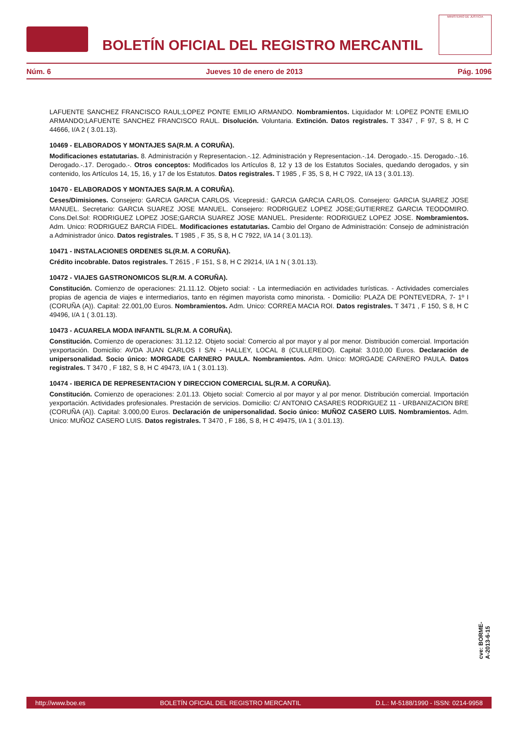BOLETÍN OFICIAL DEL REGISTRO MERCANTIL
MINISTERIO DE JUSTICIA
Núm. 6 Jueves 10 de enero de 2013 Pág. 1096
LAFUENTE SANCHEZ FRANCISCO RAUL;LOPEZ PONTE EMILIO ARMANDO. Nombramientos. Liquidador M: LOPEZ PONTE EMILIO ARMANDO;LAFUENTE SANCHEZ FRANCISCO RAUL. Disolución. Voluntaria. Extinción. Datos registrales. T 3347 , F 97, S 8, H C 44666, I/A 2 ( 3.01.13).
10469 - ELABORADOS Y MONTAJES SA(R.M. A CORUÑA).
Modificaciones estatutarias. 8. Administración y Representacion.-.12. Administración y Representacion.-.14. Derogado.-.15. Derogado.-.16. Derogado.-.17. Derogado.-. Otros conceptos: Modificados los Artículos 8, 12 y 13 de los Estatutos Sociales, quedando derogados, y sin contenido, los Artículos 14, 15, 16, y 17 de los Estatutos. Datos registrales. T 1985 , F 35, S 8, H C 7922, I/A 13 ( 3.01.13).
10470 - ELABORADOS Y MONTAJES SA(R.M. A CORUÑA).
Ceses/Dimisiones. Consejero: GARCIA GARCIA CARLOS. Vicepresid.: GARCIA GARCIA CARLOS. Consejero: GARCIA SUAREZ JOSE MANUEL. Secretario: GARCIA SUAREZ JOSE MANUEL. Consejero: RODRIGUEZ LOPEZ JOSE;GUTIERREZ GARCIA TEODOMIRO. Cons.Del.Sol: RODRIGUEZ LOPEZ JOSE;GARCIA SUAREZ JOSE MANUEL. Presidente: RODRIGUEZ LOPEZ JOSE. Nombramientos. Adm. Unico: RODRIGUEZ BARCIA FIDEL. Modificaciones estatutarias. Cambio del Organo de Administración: Consejo de administración a Administrador único. Datos registrales. T 1985 , F 35, S 8, H C 7922, I/A 14 ( 3.01.13).
10471 - INSTALACIONES ORDENES SL(R.M. A CORUÑA).
Crédito incobrable. Datos registrales. T 2615 , F 151, S 8, H C 29214, I/A 1 N ( 3.01.13).
10472 - VIAJES GASTRONOMICOS SL(R.M. A CORUÑA).
Constitución. Comienzo de operaciones: 21.11.12. Objeto social: - La intermediación en actividades turísticas. - Actividades comerciales propias de agencia de viajes e intermediarios, tanto en régimen mayorista como minorista. - Domicilio: PLAZA DE PONTEVEDRA, 7- 1º I (CORUÑA (A)). Capital: 22.001,00 Euros. Nombramientos. Adm. Unico: CORREA MACIA ROI. Datos registrales. T 3471 , F 150, S 8, H C 49496, I/A 1 ( 3.01.13).
10473 - ACUARELA MODA INFANTIL SL(R.M. A CORUÑA).
Constitución. Comienzo de operaciones: 31.12.12. Objeto social: Comercio al por mayor y al por menor. Distribución comercial. Importación yexportación. Domicilio: AVDA JUAN CARLOS I S/N - HALLEY, LOCAL 8 (CULLEREDO). Capital: 3.010,00 Euros. Declaración de unipersonalidad. Socio único: MORGADE CARNERO PAULA. Nombramientos. Adm. Unico: MORGADE CARNERO PAULA. Datos registrales. T 3470 , F 182, S 8, H C 49473, I/A 1 ( 3.01.13).
10474 - IBERICA DE REPRESENTACION Y DIRECCION COMERCIAL SL(R.M. A CORUÑA).
Constitución. Comienzo de operaciones: 2.01.13. Objeto social: Comercio al por mayor y al por menor. Distribución comercial. Importación yexportación. Actividades profesionales. Prestación de servicios. Domicilio: C/ ANTONIO CASARES RODRIGUEZ 11 - URBANIZACION BRE (CORUÑA (A)). Capital: 3.000,00 Euros. Declaración de unipersonalidad. Socio único: MUÑOZ CASERO LUIS. Nombramientos. Adm. Unico: MUÑOZ CASERO LUIS. Datos registrales. T 3470 , F 186, S 8, H C 49475, I/A 1 ( 3.01.13).
cve: BORME-A-2013-6-15
http://www.boe.es BOLETÍN OFICIAL DEL REGISTRO MERCANTIL D.L.: M-5188/1990 - ISSN: 0214-9958